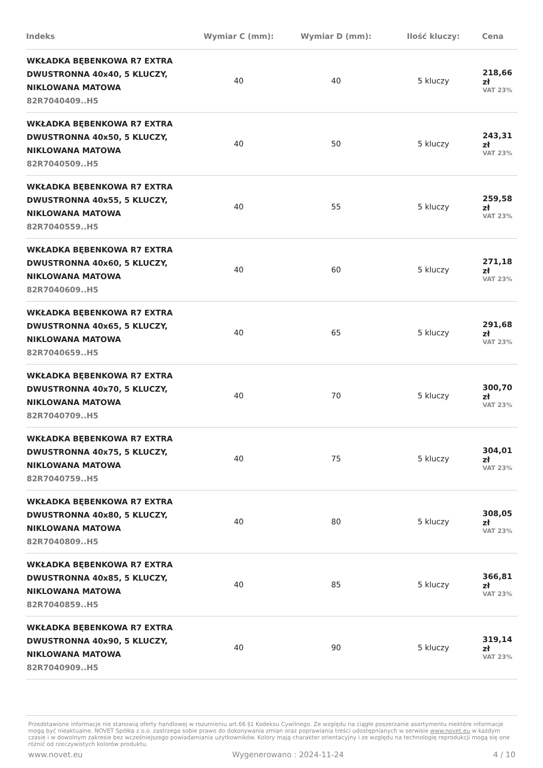| Indeks | Wymiar C (mm): | Wymiar D (mm): | Ilość kluczy: | Cena |
| --- | --- | --- | --- | --- |
| WKŁADKA BĘBENKOWA R7 EXTRA DWUSTRONNA 40x40, 5 KLUCZY, NIKLOWANA MATOWA 82R7040409..H5 | 40 | 40 | 5 kluczy | 218,66 zł VAT 23% |
| WKŁADKA BĘBENKOWA R7 EXTRA DWUSTRONNA 40x50, 5 KLUCZY, NIKLOWANA MATOWA 82R7040509..H5 | 40 | 50 | 5 kluczy | 243,31 zł VAT 23% |
| WKŁADKA BĘBENKOWA R7 EXTRA DWUSTRONNA 40x55, 5 KLUCZY, NIKLOWANA MATOWA 82R7040559..H5 | 40 | 55 | 5 kluczy | 259,58 zł VAT 23% |
| WKŁADKA BĘBENKOWA R7 EXTRA DWUSTRONNA 40x60, 5 KLUCZY, NIKLOWANA MATOWA 82R7040609..H5 | 40 | 60 | 5 kluczy | 271,18 zł VAT 23% |
| WKŁADKA BĘBENKOWA R7 EXTRA DWUSTRONNA 40x65, 5 KLUCZY, NIKLOWANA MATOWA 82R7040659..H5 | 40 | 65 | 5 kluczy | 291,68 zł VAT 23% |
| WKŁADKA BĘBENKOWA R7 EXTRA DWUSTRONNA 40x70, 5 KLUCZY, NIKLOWANA MATOWA 82R7040709..H5 | 40 | 70 | 5 kluczy | 300,70 zł VAT 23% |
| WKŁADKA BĘBENKOWA R7 EXTRA DWUSTRONNA 40x75, 5 KLUCZY, NIKLOWANA MATOWA 82R7040759..H5 | 40 | 75 | 5 kluczy | 304,01 zł VAT 23% |
| WKŁADKA BĘBENKOWA R7 EXTRA DWUSTRONNA 40x80, 5 KLUCZY, NIKLOWANA MATOWA 82R7040809..H5 | 40 | 80 | 5 kluczy | 308,05 zł VAT 23% |
| WKŁADKA BĘBENKOWA R7 EXTRA DWUSTRONNA 40x85, 5 KLUCZY, NIKLOWANA MATOWA 82R7040859..H5 | 40 | 85 | 5 kluczy | 366,81 zł VAT 23% |
| WKŁADKA BĘBENKOWA R7 EXTRA DWUSTRONNA 40x90, 5 KLUCZY, NIKLOWANA MATOWA 82R7040909..H5 | 40 | 90 | 5 kluczy | 319,14 zł VAT 23% |
Przedstawione informacje nie stanowią oferty handlowej w rozumieniu art.66 §1 Kodeksu Cywilnego. Ze względu na ciągłe poszerzanie asortymentu niektóre informacje mogą być nieaktualne. NOVET Spółka z o.o. zastrzega sobie prawo do dokonywania zmian oraz poprawiania treści udostępnianych w serwisie www.novet.eu w każdym czasie i w dowolnym zakresie bez wcześniejszego powiadamiania użytkowników. Kolory mają charakter orientacyjny i ze względu na technologię reprodukcji mogą się one różnić od rzeczywistych kolorów produktu.
www.novet.eu Wygenerowano : 2024-11-24 4 / 10